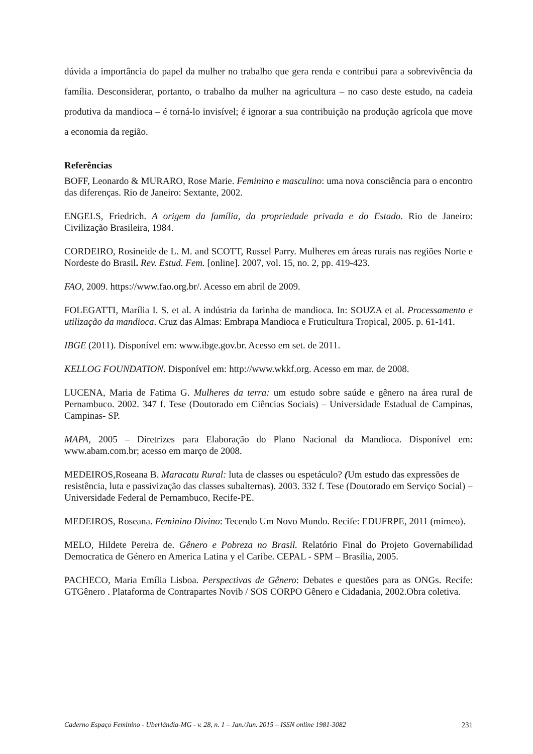dúvida a importância do papel da mulher no trabalho que gera renda e contribui para a sobrevivência da família. Desconsiderar, portanto, o trabalho da mulher na agricultura – no caso deste estudo, na cadeia produtiva da mandioca – é torná-lo invisível; é ignorar a sua contribuição na produção agrícola que move a economia da região.
Referências
BOFF, Leonardo & MURARO, Rose Marie. Feminino e masculino: uma nova consciência para o encontro das diferenças. Rio de Janeiro: Sextante, 2002.
ENGELS, Friedrich. A origem da família, da propriedade privada e do Estado. Rio de Janeiro: Civilização Brasileira, 1984.
CORDEIRO, Rosineide de L. M. and SCOTT, Russel Parry. Mulheres em áreas rurais nas regiões Norte e Nordeste do Brasil. Rev. Estud. Fem. [online]. 2007, vol. 15, no. 2, pp. 419-423.
FAO, 2009. https://www.fao.org.br/. Acesso em abril de 2009.
FOLEGATTI, Marília I. S. et al. A indústria da farinha de mandioca. In: SOUZA et al. Processamento e utilização da mandioca. Cruz das Almas: Embrapa Mandioca e Fruticultura Tropical, 2005. p. 61-141.
IBGE (2011). Disponível em: www.ibge.gov.br. Acesso em set. de 2011.
KELLOG FOUNDATION. Disponível em: http://www.wkkf.org. Acesso em mar. de 2008.
LUCENA, Maria de Fatima G. Mulheres da terra: um estudo sobre saúde e gênero na área rural de Pernambuco. 2002. 347 f. Tese (Doutorado em Ciências Sociais) – Universidade Estadual de Campinas, Campinas- SP.
MAPA, 2005 – Diretrizes para Elaboração do Plano Nacional da Mandioca. Disponível em: www.abam.com.br; acesso em março de 2008.
MEDEIROS,Roseana B. Maracatu Rural: luta de classes ou espetáculo? (Um estudo das expressões de resistência, luta e passivização das classes subalternas). 2003. 332 f. Tese (Doutorado em Serviço Social) –Universidade Federal de Pernambuco, Recife-PE.
MEDEIROS, Roseana. Feminino Divino: Tecendo Um Novo Mundo. Recife: EDUFRPE, 2011 (mimeo).
MELO, Hildete Pereira de. Gênero e Pobreza no Brasil. Relatório Final do Projeto Governabilidad Democratica de Género en America Latina y el Caribe. CEPAL - SPM – Brasília, 2005.
PACHECO, Maria Emília Lisboa. Perspectivas de Gênero: Debates e questões para as ONGs. Recife: GTGênero . Plataforma de Contrapartes Novib / SOS CORPO Gênero e Cidadania, 2002.Obra coletiva.
Caderno Espaço Feminino - Uberlândia-MG - v. 28, n. 1 – Jan./Jun. 2015 – ISSN online 1981-3082 231